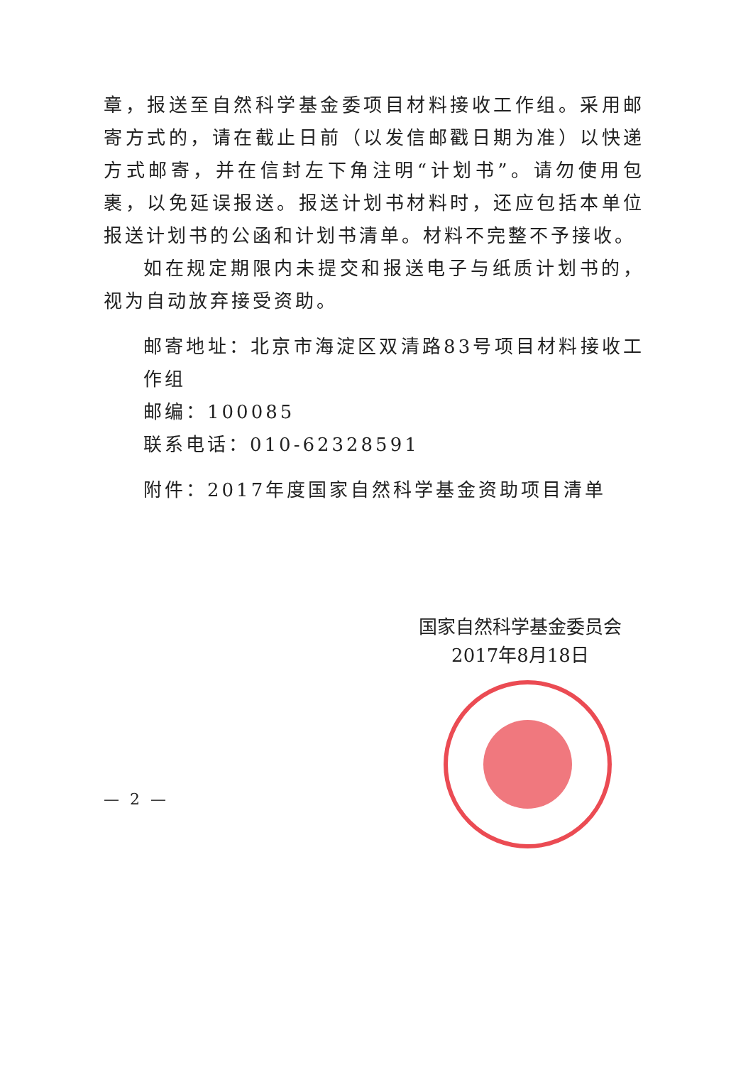章，报送至自然科学基金委项目材料接收工作组。采用邮寄方式的，请在截止日前（以发信邮戳日期为准）以快递方式邮寄，并在信封左下角注明“计划书”。请勿使用包裹，以免延误报送。报送计划书材料时，还应包括本单位报送计划书的公函和计划书清单。材料不完整不予接收。
如在规定期限内未提交和报送电子与纸质计划书的，视为自动放弃接受资助。
邮寄地址：北京市海淀区双清路83号项目材料接收工作组
邮编：100085
联系电话：010-62328591
附件：2017年度国家自然科学基金资助项目清单
国家自然科学基金委员会
2017年8月18日
— 2 —